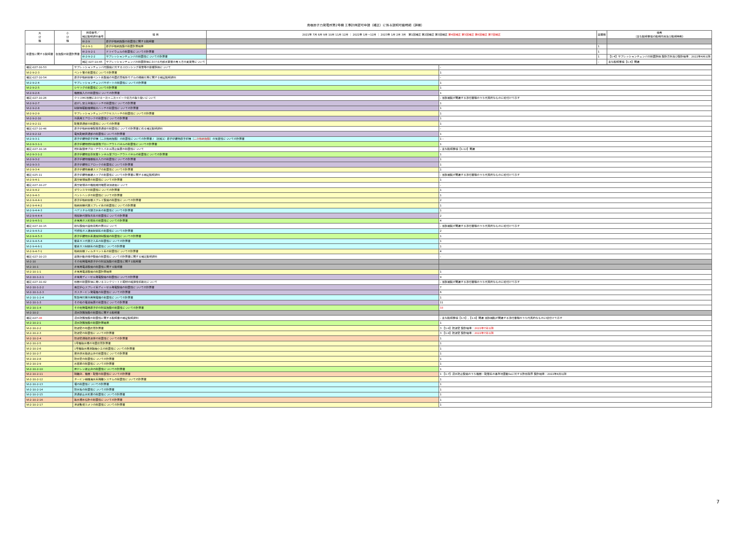島根原子力発電所第2号機 工事計画認可申請（補正）に係る説明可能時期（詳細）
| 大 分 類 | 小 分 類 | 目録番号／ 補足説明資料番号 | 項 目 | 2021年 7月 8月 9月 10月 11月 12月 ｜ 2022年 1月〜12月 ｜ 2023年 1月 2月 3月 第1回補正 第2回補正 第3回補正 第4回補正 第5回補正 第6回補正 第7回補正 | 図書数 | 備考 （主な説明事項の説明内容及び説明時期） |
| --- | --- | --- | --- | --- | --- | --- |
| | | Ⅵ-2-9 | 原子炉格納施設の耐震性に関する説明書 | | | |
| 耐震性に関する説明書 | 各施設の耐震計算書 | Ⅵ-2-9-1 | 原子炉格納施設の耐震計算結果 | | 1 | |
| | | Ⅵ-2-9-2-1 | ドライウェルの耐震性についての計算書 | | 1 | |
| | | Ⅵ-2-9-2-2 | サプレッションチェンバの耐震性についての計算書 | | 1 | 【1-4】サプレッションチェンバの耐震評価 設計方針及び設計結果：2022年4月以降 |
| | | 補足-027-10-45 | サプレッションチェンバの耐震評価における内部水質量の考え方の変更等について | | – | 主な説明事項【1-4】関連 |
| 補足-027-10-53 | サプレッションチェンバ内設備に対するスロッシング荷重等の影響評価について | – |
| Ⅵ-2-9-2-3 | ベント管の耐震性についての計算書 | 1 |
| 補足-027-10-54 | 原子炉格納容器ベント系設備の地震応答解析モデルの精緻化等に関する補足説明資料 | – |
| Ⅵ-2-9-2-4 | サプレッションチェンバサポートの耐震性についての計算書 | 1 |
| Ⅵ-2-9-2-5 | シヤラグの耐震性についての計算書 | 1 |
| Ⅵ-2-9-2-6 | 機器搬入口の耐震性についての計算書 | 1 |
| 補足-027-10-26 | クラスMC容器における一次＋二次＋ピーク応力の取り扱いについて | – 当該補説が関連する添付書類のうち代表的なものに紐付けて示す |
| Ⅵ-2-9-2-7 | 逃がし安全弁搬出ハッチの耐震性についての計算書 | 1 |
| Ⅵ-2-9-2-8 | 制御棒駆動機構搬出ハッチの耐震性についての計算書 | 1 |
| Ⅵ-2-9-2-9 | サプレッションチェンバアクセスハッチの耐震性についての計算書 | 1 |
| Ⅵ-2-9-2-10 | 所員用エアロックの耐震性についての計算書 | 1 |
| Ⅵ-2-9-2-11 | 配管貫通部の耐震性についての計算書 | 1 |
| 補足-027-10-46 | 原子炉格納容器配管貫通部の耐震性についての計算書に係る補足説明資料 | – |
| Ⅵ-2-9-2-12 | 電気配線貫通部の耐震性についての計算書 | 1 |
| Ⅵ-2-9-3-1 | 原子炉建物原子炉棟（二次格納施設）の耐震性についての計算書 / （別紙1）原子炉建物原子炉棟（ 二次格納施設 ）の気密性についての計算書 | 1 – |
| Ⅵ-2-9-3-1-1 | 原子炉建物燃料取替階ブローアウトパネルの耐震性についての計算書 | 1 |
| 補足-027-10-16 | 燃料取替床ブローアウトパネル閉止装置の耐震性について | – 主な説明事項【1-12】関連 |
| Ⅵ-2-9-3-1-2 | 原子炉建物主蒸気管トンネル室ブローアウトパネルの耐震性についての計算書 | 1 |
| Ⅵ-2-9-3-2 | 原子炉建物機器搬出入口の耐震性についての計算書 | 1 |
| Ⅵ-2-9-3-3 | 原子炉建物エアロックの耐震性についての計算書 | 1 |
| Ⅵ-2-9-3-4 | 原子炉建物基礎スラブの耐震性についての計算書 | 1 |
| 補足-025-11 | 原子炉建物基礎スラブの耐震性についての計算書に関する補足説明資料 | – 当該補説が関連する添付書類のうち代表的なものに紐付けて示す |
| Ⅵ-2-9-4-1 | 真空破壊装置の耐震性についての計算書 | 1 |
| 補足-027-10-27 | 真空破壊弁の機能維持確認済加速度について | – |
| Ⅵ-2-9-4-2 | ダウンカマの耐震性についての計算書 | 1 |
| Ⅵ-2-9-4-3 | ベントヘッダの耐震性についての計算書 | 1 |
| Ⅵ-2-9-4-4-1 | 原子炉格納容器スプレイ設備の耐震性についての計算書 | 2 |
| Ⅵ-2-9-4-4-2 | 格納容器代替スプレイ系の耐震性についての計算書 | 1 |
| Ⅵ-2-9-4-4-3 | ペデスタル代替注水系の耐震性についての計算書 | 1 |
| Ⅵ-2-9-4-4-4 | 残留熱代替除去系の耐震性についての計算書 | 2 |
| Ⅵ-2-9-4-5-1 | 非常用ガス処理系の耐震性についての計算書 | 4 |
| 補足-027-10-15 | 剛な設備の固有周期の算出について | – 当該補説が関連する添付書類のうち代表的なものに紐付けて示す |
| Ⅵ-2-9-4-5-2 | 可燃性ガス濃度制御系の耐震性についての計算書 | 2 |
| Ⅵ-2-9-4-5-3 | 原子炉建物水素濃度抑制設備の耐震性についての計算書 | 1 |
| Ⅵ-2-9-4-5-4 | 窒素ガス代替注入系の耐震性についての計算書 | 1 |
| Ⅵ-2-9-4-6-1 | 窒素ガス制御系の耐震性についての計算書 | 1 |
| Ⅵ-2-9-4-7-1 | 格納容器フィルタベント系の耐震性についての計算書 | 4 |
| 補足-027-10-23 | 遠隔手動弁操作設備の耐震性についての計算書に関する補足説明資料 | – |
| Ⅵ-2-10 | その他発電用原子炉の附属施設の耐震性に関する説明書 | |
| Ⅵ-2-10-1 | 非常用電源設備の耐震性に関する説明書 | |
| Ⅵ-2-10-1-1 | 非常用電源設備の耐震計算結果 | 1 |
| Ⅵ-2-10-1-2-1 | 非常用ディーゼル発電設備の耐震性についての計算書 | 9 |
| 補足-027-10-42 | 容器の耐震評価に用いるコンクリートと鋼材の縦弾性係数比について | – 当該補説が関連する添付書類のうち代表的なものに紐付けて示す |
| Ⅵ-2-10-1-2-2 | 高圧炉心スプレイ系ディーゼル発電設備の耐震性についての計算書 | 7 |
| Ⅵ-2-10-1-2-3 | ガスタービン発電機の耐震性についての計算書 | 6 |
| Ⅵ-2-10-1-2-4 | 緊急時対策所用発電機の耐震性についての計算書 | 1 |
| Ⅵ-2-10-1-3 | その他の電源装置の耐震性についての計算書 | 11 |
| Ⅵ-2-10-1-4 | その他発電用原子炉の附属施設の耐震性についての計算書 | 33 |
| Ⅵ-2-10-2 | 浸水防護施設の耐震性に関する説明書 | |
| 補足-027- 08 | 浸水防護施設の耐震性に関する説明書の補足説明資料 | – 主な説明事項【1-5】,【1-9】関連 当該補説が関連する添付書類のうち代表的なものに紐付けて示す |
| Ⅵ-2-10-2-1 | 浸水防護施設の耐震計算結果 | 1 |
| Ⅵ-2-10-2-2 | 防波壁の地震応答計算書 | 3 【1-9】防波壁 設計結果： 2022年7月以降 |
| Ⅵ-2-10-2-3 | 防波壁の耐震性についての計算書 | 3 【1-9】防波壁 設計結果： 2022年7月以降 |
| Ⅵ-2-10-2-4 | 防波壁通路防波扉の耐震性についての計算書 | 1 |
| Ⅵ-2-10-2-5 | 1号機取水槽の地震応答計算書 | 1 |
| Ⅵ-2-10-2-6 | 1号機取水槽流路縮小工の耐震性についての計算書 | 1 |
| Ⅵ-2-10-2-7 | 屋外排水路逆止弁の耐震性についての計算書 | 1 |
| Ⅵ-2-10-2-8 | 防水壁の耐震性についての計算書 | 1 |
| Ⅵ-2-10-2-9 | 水密扉の耐震性についての計算書 | 1 |
| Ⅵ-2-10-2-10 | 床ドレン逆止弁の耐震性についての計算書 | 1 |
| Ⅵ-2-10-2-11 | 隔離弁，機器・配管の耐震性についての計算書 | 1 【1-7】浸水防止設備のうち機器・配管系の基準地震動Ssに対する許容限界 設計結果：2022年4月以降 |
| Ⅵ-2-10-2-12 | タービン補機海水系隔離システムの耐震性についての計算書 | 1 |
| Ⅵ-2-10-2-13 | 堰の耐震性についての計算書 | 1 |
| Ⅵ-2-10-2-14 | 防水板の耐震性についての計算書 | 1 |
| Ⅵ-2-10-2-15 | 貫通部止水処置の耐震性についての計算書 | 1 |
| Ⅵ-2-10-2-16 | 取水槽水位計の耐震性についての計算書 | 1 |
| Ⅵ-2-10-2-17 | 津波監視カメラの耐震性についての計算書 | 1 |
7